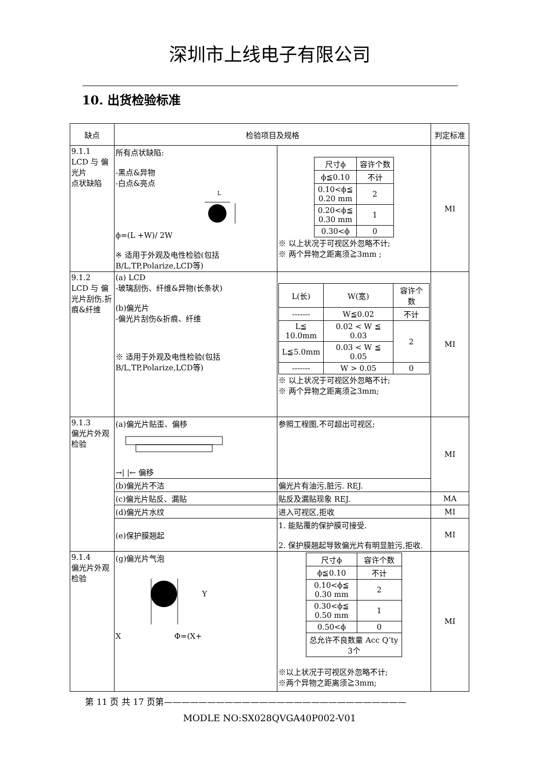深圳市上线电子有限公司
10. 出货检验标准
| 缺点 | 检验项目及规格 | | 判定标准 |
| 9.1.1 LCD 与 偏光片 点状缺陷 | 所有点状缺陷: -黑点&异物 -白点&亮点 L ϕ=(L +W)/ 2W ※ 适用于外观及电性检验(包括B/L,TP,Polarize,LCD等) | / 尺寸ϕ / 容许个数 / / ϕ≦0.10 / 不计 / / 0.10<ϕ≦ 0.20 mm / 2 / / 0.20<ϕ≦ 0.30 mm / 1 / / 0.30<ϕ / 0 / ※ 以上状况于可视区外忽略不计; ※ 两个异物之距离须≧3mm ; | MI |
| 9.1.2 LCD 与 偏光片刮伤,折痕&纤维 | (a) LCD -玻璃刮伤、纤维&异物(长条状) (b)偏光片 -偏光片刮伤&折痕、纤维 ※ 适用于外观及电性检验(包括B/L,TP,Polarize,LCD等) | / L(长) / W(宽) / 容许个数 / / ------- / W≦0.02 / 不计 / / L≦ 10.0mm / 0.02 < W ≦ 0.03 / 2 / / L≦5.0mm / 0.03 < W ≦ 0.05 / / / ------- / W > 0.05 / 0 / ※ 以上状况于可视区外忽略不计; ※ 两个异物之距离须≧3mm; | MI |
| 9.1.3 偏光片外观检验 | (a)偏光片贴歪、偏移 →/ /← 偏移 | 参照工程图,不可超出可视区; | MI |
| | (b)偏光片不洁 | 偏光片有油污,脏污. REJ. | |
| | (c)偏光片贴反、漏贴 | 贴反及漏贴现象 REJ. | MA |
| | (d)偏光片水纹 | 进入可视区,拒收 | MI |
| | (e)保护膜翘起 | 1. 能贴覆的保护膜可接受. 2. 保护膜翘起导致偏光片有明显脏污,拒收. | MI |
| 9.1.4 偏光片外观检验 | (g)偏光片气泡 Y X Φ=(X+ | / 尺寸ϕ / 容许个数 / / ϕ≦0.10 / 不计 / / 0.10<ϕ≦ 0.30 mm / 2 / / 0.30<ϕ≦ 0.50 mm / 1 / / 0.50<ϕ / 0 / / 总允许不良数量 Acc Q’ty 3个 / / ※以上状况于可视区外忽略不计; ※两个异物之距离须≧3mm; | MI |
第 11 页 共 17 页第————————————————————————————
MODLE NO:SX028QVGA40P002-V01